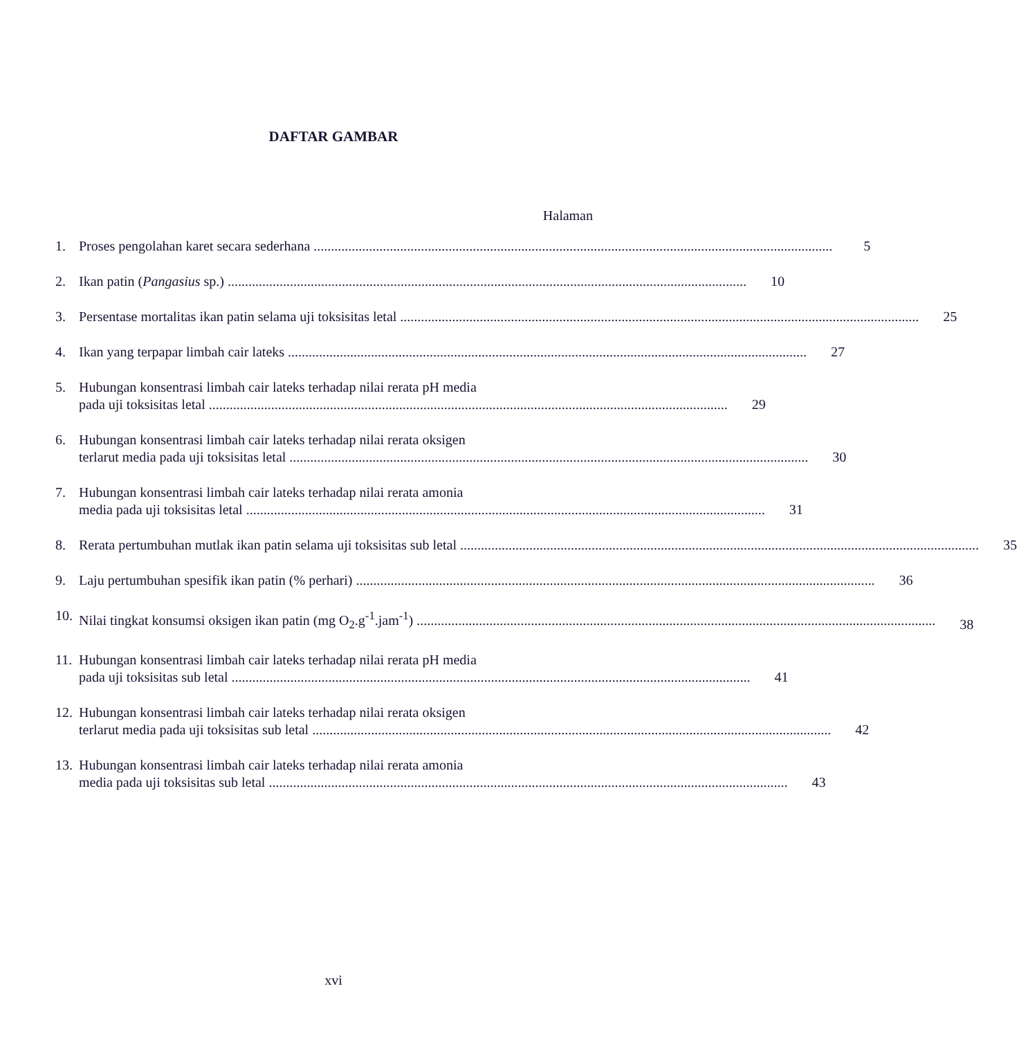DAFTAR GAMBAR
Halaman
1. Proses pengolahan karet secara sederhana 5
2. Ikan patin (Pangasius sp.) 10
3. Persentase mortalitas ikan patin selama uji toksisitas letal 25
4. Ikan yang terpapar limbah cair lateks 27
5. Hubungan konsentrasi limbah cair lateks terhadap nilai rerata pH media
pada uji toksisitas letal 29
6. Hubungan konsentrasi limbah cair lateks terhadap nilai rerata oksigen
terlarut media pada uji toksisitas letal 30
7. Hubungan konsentrasi limbah cair lateks terhadap nilai rerata amonia
media pada uji toksisitas letal 31
8. Rerata pertumbuhan mutlak ikan patin selama uji toksisitas sub letal 35
9. Laju pertumbuhan spesifik ikan patin (% perhari) 36
10.
Nilai tingkat konsumsi oksigen ikan patin (mg O<sub>2</sub>.g<sup>-1</sup>.jam<sup>-1</sup>) 38
11.
Hubungan konsentrasi limbah cair lateks terhadap nilai rerata pH media
pada uji toksisitas sub letal 41
12.
Hubungan konsentrasi limbah cair lateks terhadap nilai rerata oksigen
terlarut media pada uji toksisitas sub letal 42
13.
Hubungan konsentrasi limbah cair lateks terhadap nilai rerata amonia
media pada uji toksisitas sub letal 43
xvi